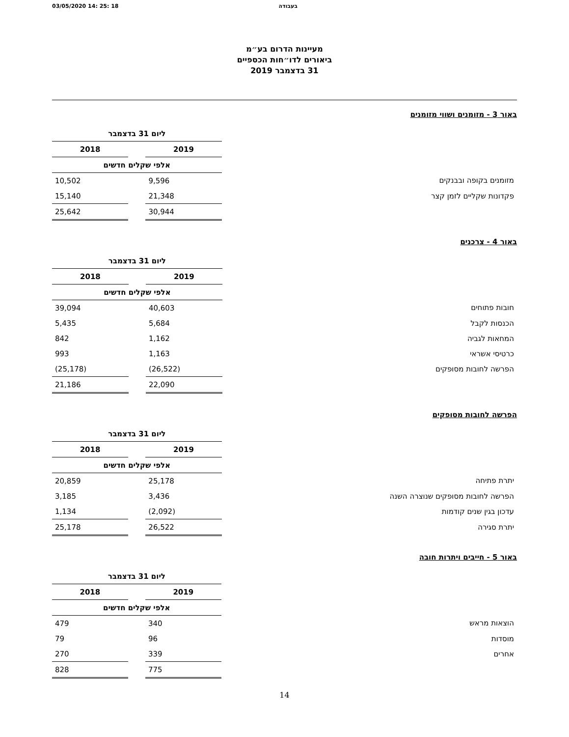03/05/2020 14: 25: 18 בעבודה
מעיינות הדרום בע״מ
ביאורים לדו״חות הכספיים
31 בדצמבר 2019
באור 3 - מזומנים ושווי מזומנים
| | ליום 31 בדצמבר | | |
| | 2019 | | 2018 |
| | אלפי שקלים חדשים | | |
| מזומנים בקופה ובבנקים | 9,596 | | 10,502 |
| פקדונות שקליים לזמן קצר | 21,348 | | 15,140 |
| | 30,944 | | 25,642 |
באור 4 - צרכנים
| | ליום 31 בדצמבר | | |
| | 2019 | | 2018 |
| | אלפי שקלים חדשים | | |
| חובות פתוחים | 40,603 | | 39,094 |
| הכנסות לקבל | 5,684 | | 5,435 |
| המחאות לגביה | 1,162 | | 842 |
| כרטיסי אשראי | 1,163 | | 993 |
| הפרשה לחובות מסופקים | (26,522) | | (25,178) |
| | 22,090 | | 21,186 |
הפרשה לחובות מסופקים
| | ליום 31 בדצמבר | | |
| | 2019 | | 2018 |
| | אלפי שקלים חדשים | | |
| יתרת פתיחה | 25,178 | | 20,859 |
| הפרשה לחובות מסופקים שנוצרה השנה | 3,436 | | 3,185 |
| עדכון בגין שנים קודמות | (2,092) | | 1,134 |
| יתרת סגירה | 26,522 | | 25,178 |
באור 5 - חייבים ויתרות חובה
| | ליום 31 בדצמבר | | |
| | 2019 | | 2018 |
| | אלפי שקלים חדשים | | |
| הוצאות מראש | 340 | | 479 |
| מוסדות | 96 | | 79 |
| אחרים | 339 | | 270 |
| | 775 | | 828 |
14